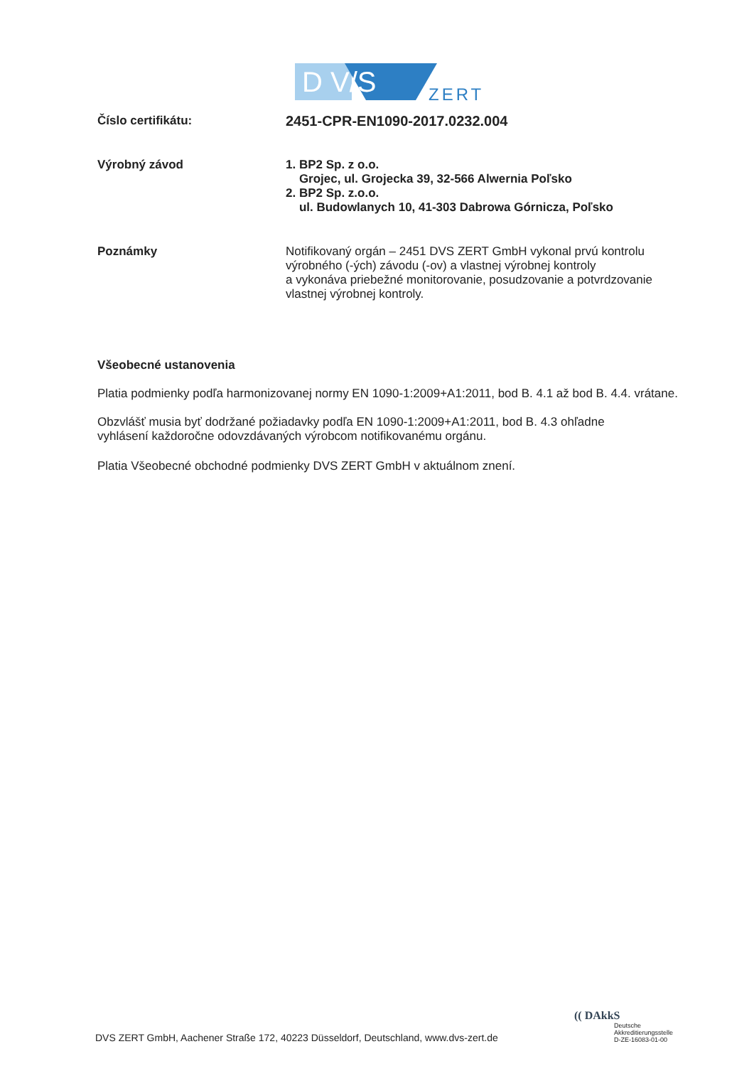D V/S
ZERT
Číslo certifikátu:
2451-CPR-EN1090-2017.0232.004
Výrobný závod
1. BP2 Sp. z o.o.
Grojec, ul. Grojecka 39, 32-566 Alwernia Poľsko
2. BP2 Sp. z.o.o.
ul. Budowlanych 10, 41-303 Dabrowa Górnicza, Poľsko
Poznámky
Notifikovaný orgán – 2451 DVS ZERT GmbH vykonal prvú kontrolu
výrobného (-ých) závodu (-ov) a vlastnej výrobnej kontroly
a vykonáva priebežné monitorovanie, posudzovanie a potvrdzovanie
vlastnej výrobnej kontroly.
Všeobecné ustanovenia
Platia podmienky podľa harmonizovanej normy EN 1090-1:2009+A1:2011, bod B. 4.1 až bod B. 4.4. vrátane.
Obzvlášť musia byť dodržané požiadavky podľa EN 1090-1:2009+A1:2011, bod B. 4.3 ohľadne
vyhlásení každoročne odovzdávaných výrobcom notifikovanému orgánu.
Platia Všeobecné obchodné podmienky DVS ZERT GmbH v aktuálnom znení.
DVS ZERT GmbH, Aachener Straße 172, 40223 Düsseldorf, Deutschland, www.dvs-zert.de
(( DAkkS
Deutsche
Akkreditierungsstelle
D-ZE-16083-01-00